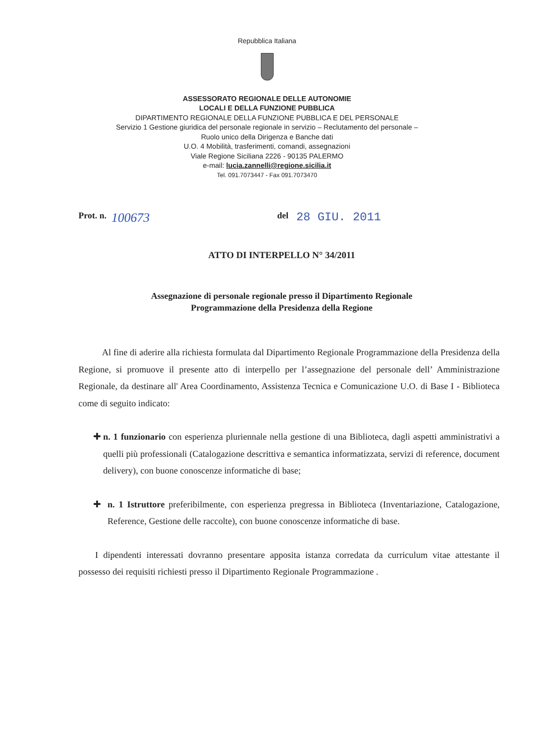Repubblica Italiana
ASSESSORATO REGIONALE DELLE AUTONOMIE
LOCALI E DELLA FUNZIONE PUBBLICA
DIPARTIMENTO REGIONALE DELLA FUNZIONE PUBBLICA E DEL PERSONALE
Servizio 1 Gestione giuridica del personale regionale in servizio – Reclutamento del personale –
Ruolo unico della Dirigenza e Banche dati
U.O. 4 Mobilità, trasferimenti, comandi, assegnazioni
Viale Regione Siciliana 2226 - 90135 PALERMO
e-mail: lucia.zannelli@regione.sicilia.it
Tel. 091.7073447 - Fax 091.7073470
Prot. n. 100673 del 28 GIU. 2011
ATTO DI INTERPELLO N° 34/2011
Assegnazione di personale regionale presso il Dipartimento Regionale
Programmazione della Presidenza della Regione
Al fine di aderire alla richiesta formulata dal Dipartimento Regionale Programmazione della Presidenza della Regione, si promuove il presente atto di interpello per l’assegnazione del personale dell’ Amministrazione Regionale, da destinare all' Area Coordinamento, Assistenza Tecnica e Comunicazione U.O. di Base I - Biblioteca come di seguito indicato:
✚ n. 1 funzionario con esperienza pluriennale nella gestione di una Biblioteca, dagli aspetti amministrativi a quelli più professionali (Catalogazione descrittiva e semantica informatizzata, servizi di reference, document delivery), con buone conoscenze informatiche di base;
✚ n. 1 Istruttore preferibilmente, con esperienza pregressa in Biblioteca (Inventariazione, Catalogazione, Reference, Gestione delle raccolte), con buone conoscenze informatiche di base.
I dipendenti interessati dovranno presentare apposita istanza corredata da curriculum vitae attestante il possesso dei requisiti richiesti presso il Dipartimento Regionale Programmazione .